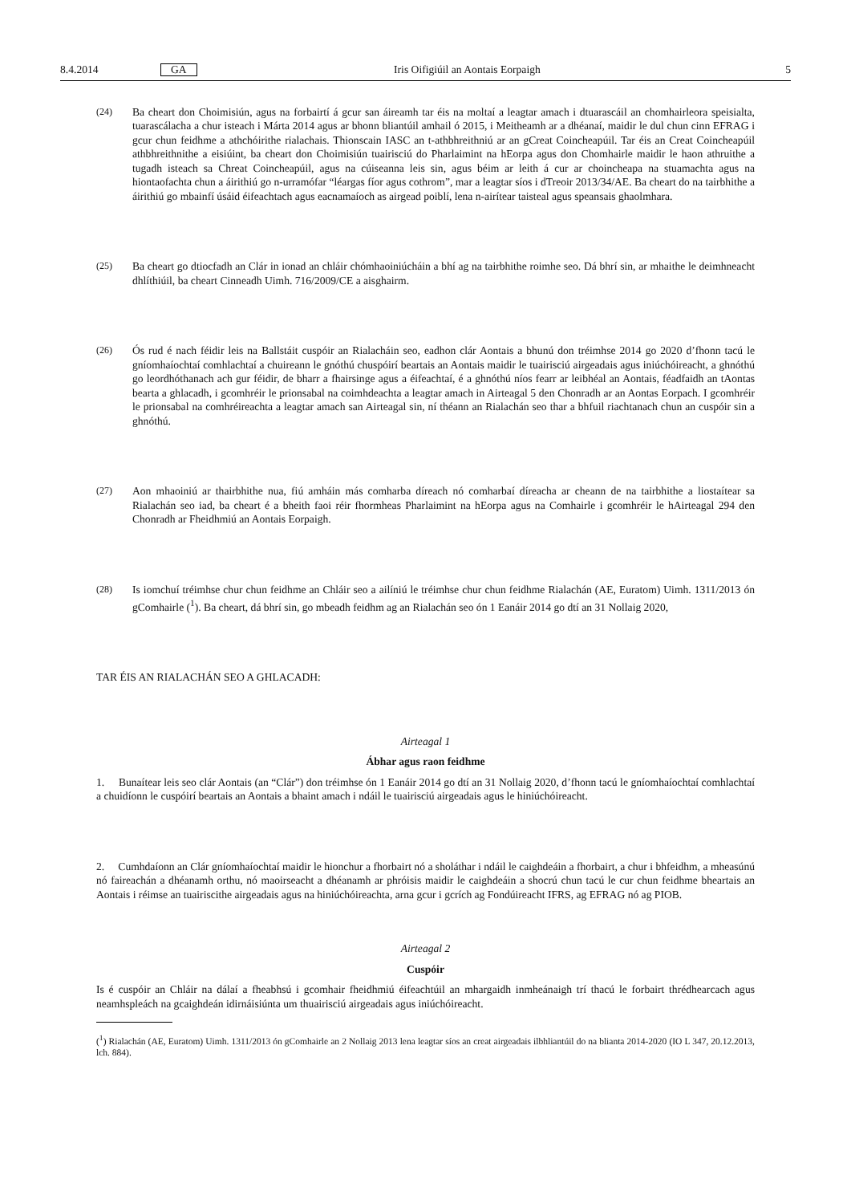8.4.2014 GA Iris Oifigiúil an Aontais Eorpaigh 5
(24) Ba cheart don Choimisiún, agus na forbairtí á gcur san áireamh tar éis na moltaí a leagtar amach i dtuarascáil an chomhairleora speisialta, tuarascálacha a chur isteach i Márta 2014 agus ar bhonn bliantúil amhail ó 2015, i Meitheamh ar a dhéanaí, maidir le dul chun cinn EFRAG i gcur chun feidhme a athchóirithe rialachais. Thionscain IASC an t-athbhreithniú ar an gCreat Coincheapúil. Tar éis an Creat Coincheapúil athbhreithnithe a eisiúint, ba cheart don Choimisiún tuairisciú do Pharlaimint na hEorpa agus don Chomhairle maidir le haon athruithe a tugadh isteach sa Chreat Coincheapúil, agus na cúiseanna leis sin, agus béim ar leith á cur ar choincheapa na stuamachta agus na hiontaofachta chun a áirithiú go n-urramófar “léargas fíor agus cothrom”, mar a leagtar síos i dTreoir 2013/34/AE. Ba cheart do na tairbhithe a áirithiú go mbainfí úsáid éifeachtach agus eacnamaíoch as airgead poiblí, lena n-airítear taisteal agus speansais ghaolmhara.
(25) Ba cheart go dtiocfadh an Clár in ionad an chláir chómhaoiniúcháin a bhí ag na tairbhithe roimhe seo. Dá bhrí sin, ar mhaithe le deimhneacht dhlíthiúil, ba cheart Cinneadh Uimh. 716/2009/CE a aisghairm.
(26) Ós rud é nach féidir leis na Ballstáit cuspóir an Rialacháin seo, eadhon clár Aontais a bhunú don tréimhse 2014 go 2020 d’fhonn tacú le gníomhaíochtaí comhlachtaí a chuireann le gnóthú chuspóirí beartais an Aontais maidir le tuairisciú airgeadais agus iniúchóireacht, a ghnóthú go leordhóthanach ach gur féidir, de bharr a fhairsinge agus a éifeachtaí, é a ghnóthú níos fearr ar leibhéal an Aontais, féadfaidh an tAontas bearta a ghlacadh, i gcomhréir le prionsabal na coimhdeachta a leagtar amach in Airteagal 5 den Chonradh ar an Aontas Eorpach. I gcomhréir le prionsabal na comhréireachta a leagtar amach san Airteagal sin, ní théann an Rialachán seo thar a bhfuil riachtanach chun an cuspóir sin a ghnóthú.
(27) Aon mhaoiniú ar thairbhithe nua, fiú amháin más comharba díreach nó comharbaí díreacha ar cheann de na tairbhithe a liostaítear sa Rialachán seo iad, ba cheart é a bheith faoi réir fhormheas Pharlaimint na hEorpa agus na Comhairle i gcomhréir le hAirteagal 294 den Chonradh ar Fheidhmiú an Aontais Eorpaigh.
(28) Is iomchuí tréimhse chur chun feidhme an Chláir seo a ailíniú le tréimhse chur chun feidhme Rialachán (AE, Euratom) Uimh. 1311/2013 ón gComhairle (<sup>1</sup>). Ba cheart, dá bhrí sin, go mbeadh feidhm ag an Rialachán seo ón 1 Eanáir 2014 go dtí an 31 Nollaig 2020,
TAR ÉIS AN RIALACHÁN SEO A GHLACADH:
Airteagal 1
Ábhar agus raon feidhme
1. Bunaítear leis seo clár Aontais (an “Clár”) don tréimhse ón 1 Eanáir 2014 go dtí an 31 Nollaig 2020, d’fhonn tacú le gníomhaíochtaí comhlachtaí a chuidíonn le cuspóirí beartais an Aontais a bhaint amach i ndáil le tuairisciú airgeadais agus le hiniúchóireacht.
2. Cumhdaíonn an Clár gníomhaíochtaí maidir le hionchur a fhorbairt nó a sholáthar i ndáil le caighdeáin a fhorbairt, a chur i bhfeidhm, a mheasúnú nó faireachán a dhéanamh orthu, nó maoirseacht a dhéanamh ar phróisis maidir le caighdeáin a shocrú chun tacú le cur chun feidhme bheartais an Aontais i réimse an tuairiscithe airgeadais agus na hiniúchóireachta, arna gcur i gcrích ag Fondúireacht IFRS, ag EFRAG nó ag PIOB.
Airteagal 2
Cuspóir
Is é cuspóir an Chláir na dálaí a fheabhsú i gcomhair fheidhmiú éifeachtúil an mhargaidh inmheánaigh trí thacú le forbairt thrédhearcach agus neamhspleách na gcaighdeán idirnáisiúnta um thuairisciú airgeadais agus iniúchóireacht.
(<sup>1</sup>) Rialachán (AE, Euratom) Uimh. 1311/2013 ón gComhairle an 2 Nollaig 2013 lena leagtar síos an creat airgeadais ilbhliantúil do na blianta 2014-2020 (IO L 347, 20.12.2013, lch. 884).